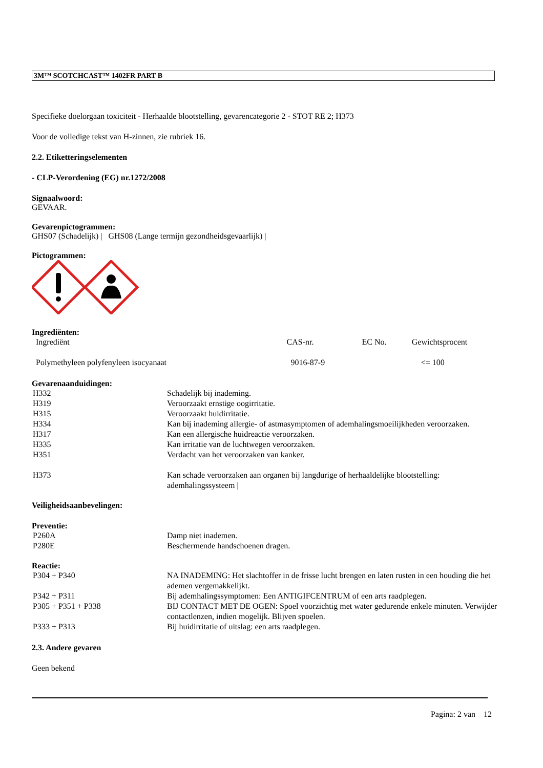3M™ SCOTCHCAST™ 1402FR PART B
Specifieke doelorgaan toxiciteit - Herhaalde blootstelling, gevarencategorie 2 - STOT RE 2; H373
Voor de volledige tekst van H-zinnen, zie rubriek 16.
2.2. Etiketteringselementen
- CLP-Verordening (EG) nr.1272/2008
Signaalwoord:
GEVAAR.
Gevarenpictogrammen:
GHS07 (Schadelijk) | GHS08 (Lange termijn gezondheidsgevaarlijk) |
Pictogrammen:
Ingrediënten:
| Ingrediënt | CAS-nr. | EC No. | Gewichtsprocent |
| Polymethyleen polyfenyleen isocyanaat | 9016-87-9 | | <= 100 |
Gevarenaanduidingen:
| H332 | Schadelijk bij inademing. |
| H319 | Veroorzaakt ernstige oogirritatie. |
| H315 | Veroorzaakt huidirritatie. |
| H334 | Kan bij inademing allergie- of astmasymptomen of ademhalingsmoeilijkheden veroorzaken. |
| H317 | Kan een allergische huidreactie veroorzaken. |
| H335 | Kan irritatie van de luchtwegen veroorzaken. |
| H351 | Verdacht van het veroorzaken van kanker. |
| H373 | Kan schade veroorzaken aan organen bij langdurige of herhaaldelijke blootstelling: ademhalingssysteem / |
Veiligheidsaanbevelingen:
Preventie:
| P260A | Damp niet inademen. |
| P280E | Beschermende handschoenen dragen. |
Reactie:
| P304 + P340 | NA INADEMING: Het slachtoffer in de frisse lucht brengen en laten rusten in een houding die het ademen vergemakkelijkt. |
| P342 + P311 | Bij ademhalingssymptomen: Een ANTIGIFCENTRUM of een arts raadplegen. |
| P305 + P351 + P338 | BIJ CONTACT MET DE OGEN: Spoel voorzichtig met water gedurende enkele minuten. Verwijder contactlenzen, indien mogelijk. Blijven spoelen. |
| P333 + P313 | Bij huidirritatie of uitslag: een arts raadplegen. |
2.3. Andere gevaren
Geen bekend
Pagina: 2 van 12